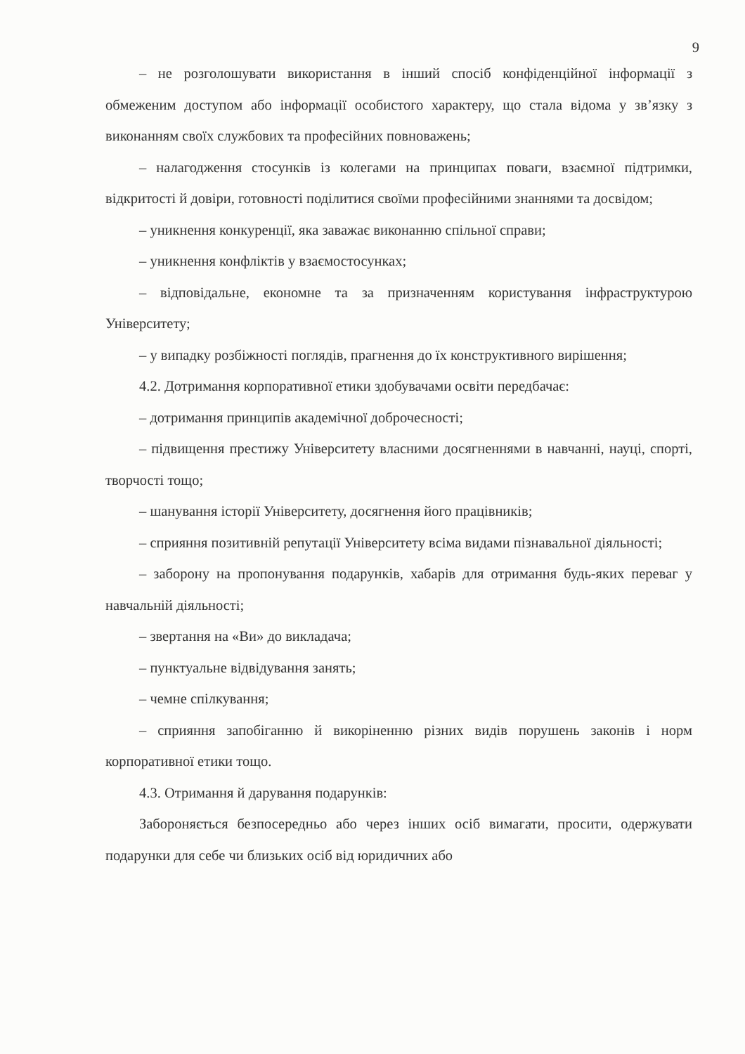9
– не розголошувати використання в інший спосіб конфіденційної інформації з обмеженим доступом або інформації особистого характеру, що стала відома у зв’язку з виконанням своїх службових та професійних повноважень;
– налагодження стосунків із колегами на принципах поваги, взаємної підтримки, відкритості й довіри, готовності поділитися своїми професійними знаннями та досвідом;
– уникнення конкуренції, яка заважає виконанню спільної справи;
– уникнення конфліктів у взаємостосунках;
– відповідальне, економне та за призначенням користування інфраструктурою Університету;
– у випадку розбіжності поглядів, прагнення до їх конструктивного вирішення;
4.2. Дотримання корпоративної етики здобувачами освіти передбачає:
– дотримання принципів академічної доброчесності;
– підвищення престижу Університету власними досягненнями в навчанні, науці, спорті, творчості тощо;
– шанування історії Університету, досягнення його працівників;
– сприяння позитивній репутації Університету всіма видами пізнавальної діяльності;
– заборону на пропонування подарунків, хабарів для отримання будь-яких переваг у навчальній діяльності;
– звертання на «Ви» до викладача;
– пунктуальне відвідування занять;
– чемне спілкування;
– сприяння запобіганню й викоріненню різних видів порушень законів і норм корпоративної етики тощо.
4.3. Отримання й дарування подарунків:
Забороняється безпосередньо або через інших осіб вимагати, просити, одержувати подарунки для себе чи близьких осіб від юридичних або